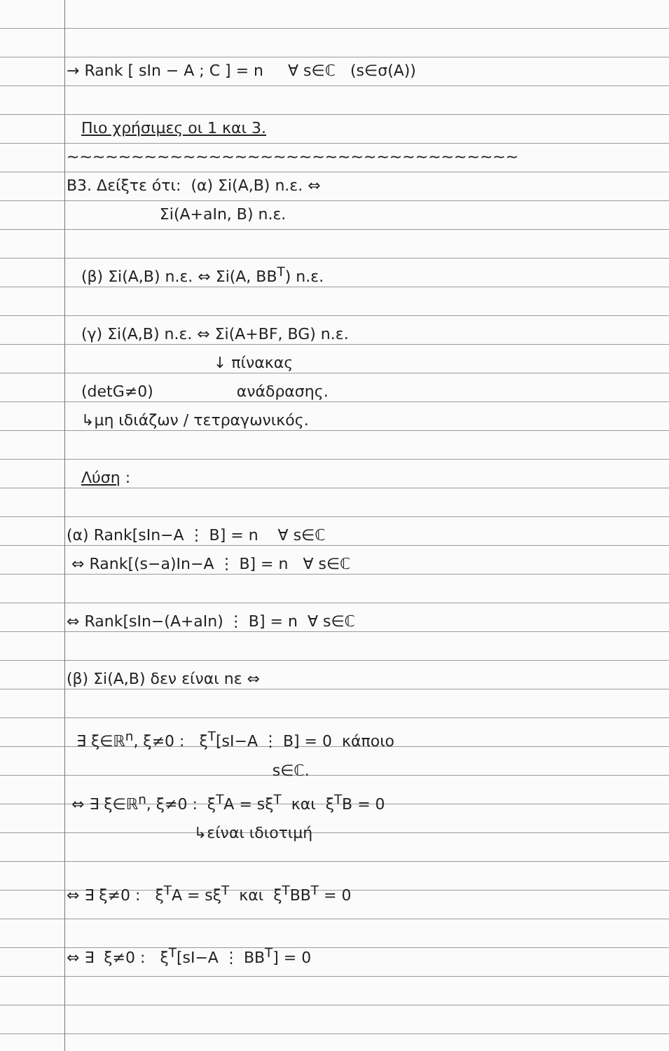→ Rank [ sIn − A ; C ] = n ∀ s∈ℂ (s∈σ(A))
Πιο χρήσιμες οι 1 και 3.
~~~~~~~~~~~~~~~~~~~~~~~~~~~~~~~~~~~
B3. Δείξτε ότι: (α) Σi(A,B) n.ε. ⇔
Σi(A+aIn, B) n.ε.
(β) Σi(A,B) n.ε. ⇔ Σi(A, BB<sup>T</sup>) n.ε.
(γ) Σi(A,B) n.ε. ⇔ Σi(A+BF, BG) n.ε.
↓ πίνακας
(detG≠0) ανάδρασης.
↳μη ιδιάζων / τετραγωνικός.
Λύση :
(α) Rank[sIn−A ⋮ B] = n ∀ s∈ℂ
⇔ Rank[(s−a)In−A ⋮ B] = n ∀ s∈ℂ
⇔ Rank[sIn−(A+aIn) ⋮ B] = n ∀ s∈ℂ
(β) Σi(A,B) δεν είναι nε ⇔
∃ ξ∈ℝ<sup>n</sup>, ξ≠0 : ξ<sup>T</sup>[sI−A ⋮ B] = 0 κάποιο
s∈ℂ.
⇔ ∃ ξ∈ℝ<sup>n</sup>, ξ≠0 : ξ<sup>T</sup>A = sξ<sup>T</sup> και ξ<sup>T</sup>B = 0
↳είναι ιδιοτιμή
⇔ ∃ ξ≠0 : ξ<sup>T</sup>A = sξ<sup>T</sup> και ξ<sup>T</sup>BB<sup>T</sup> = 0
⇔ ∃ ξ≠0 : ξ<sup>T</sup>[sI−A ⋮ BB<sup>T</sup>] = 0